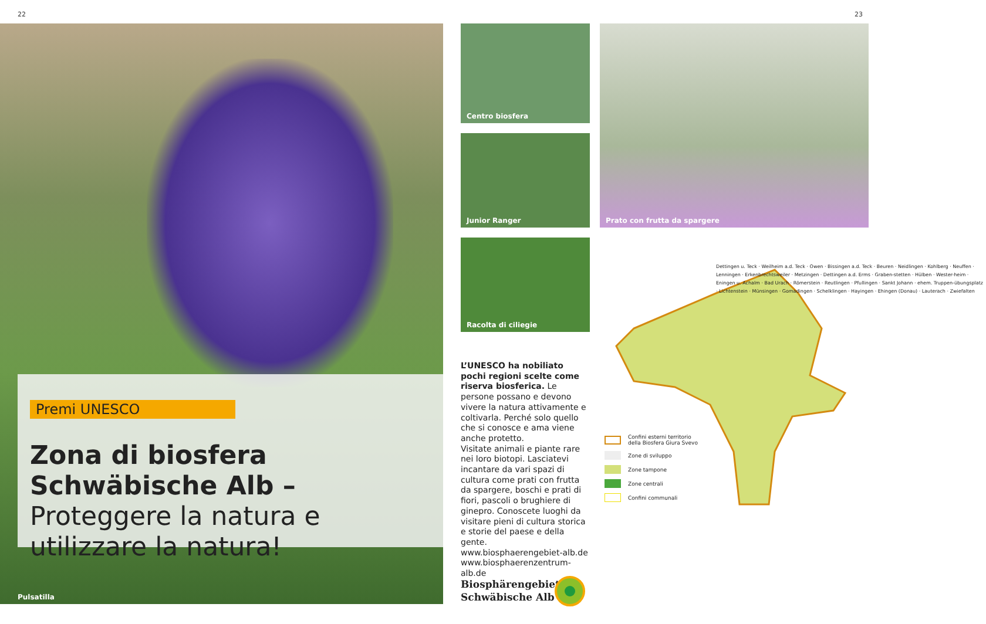22 23
Premi UNESCO
Zona di biosfera Schwäbische Alb – Proteggere la natura e utilizzare la natura!
Pulsatilla
Centro biosfera
Junior Ranger
Racolta di ciliegie
Prato con frutta da spargere
L’UNESCO ha nobiliato pochi regioni scelte come riserva biosferica. Le persone possano e devono vivere la natura attivamente e coltivarla. Perché solo quello che si conosce e ama viene anche protetto.
Visitate animali e piante rare nei loro biotopi. Lasciatevi incantare da vari spazi di cultura come prati con frutta da spargere, boschi e prati di fiori, pascoli o brughiere di ginepro. Conoscete luoghi da visitare pieni di cultura storica e storie del paese e della gente.
www.biosphaerengebiet-alb.de
www.biosphaerenzentrum-alb.de
Dettingen u. Teck · Weilheim a.d. Teck · Owen · Bissingen a.d. Teck · Beuren · Neidlingen · Kohlberg · Neuffen · Lenningen · Erkenbrechtsweiler · Metzingen · Dettingen a.d. Erms · Graben-stetten · Hülben · Wester-heim · Eningen u. Achalm · Bad Urach · Römerstein · Reutlingen · Pfullingen · Sankt Johann · ehem. Truppen-übungsplatz · Lichtenstein · Münsingen · Gomadingen · Schelklingen · Hayingen · Ehingen (Donau) · Lauterach · Zwiefalten
Confini esterni territorio
della Biosfera Giura Svevo
Zone di sviluppo
Zone tampone
Zone centrali
Confini communali
Biosphärengebiet
Schwäbische Alb